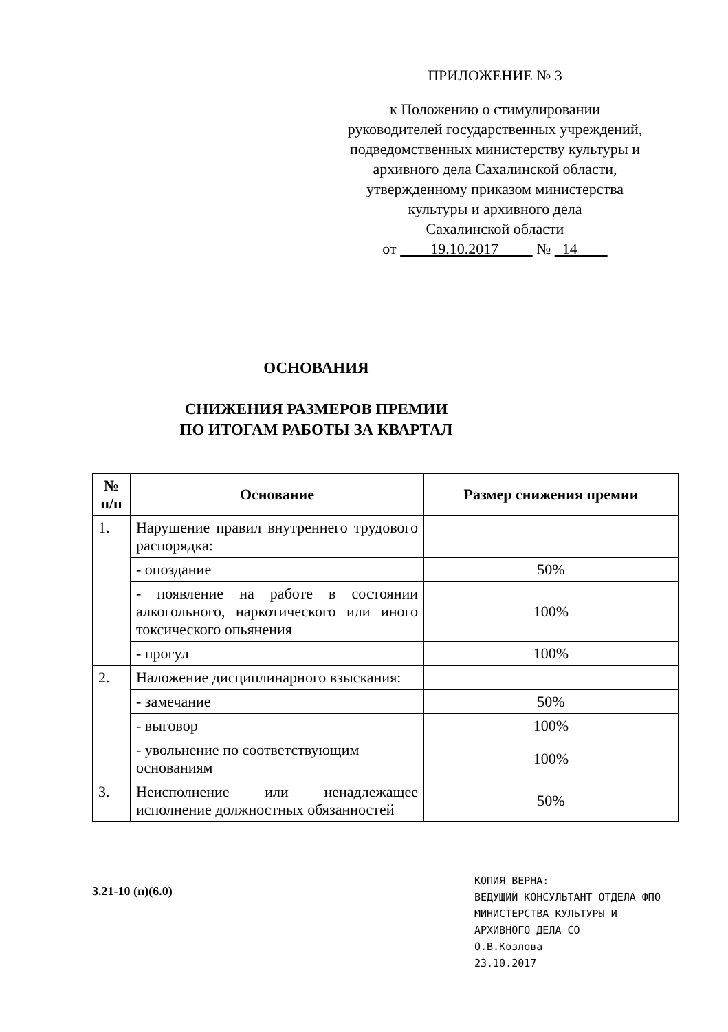ПРИЛОЖЕНИЕ № 3
к Положению о стимулировании
руководителей государственных учреждений,
подведомственных министерству культуры и
архивного дела Сахалинской области,
утвержденному приказом министерства
культуры и архивного дела
Сахалинской области
от 19.10.2017 № 14
ОСНОВАНИЯ
СНИЖЕНИЯ РАЗМЕРОВ ПРЕМИИ
ПО ИТОГАМ РАБОТЫ ЗА КВАРТАЛ
| № п/п | Основание | Размер снижения премии |
| --- | --- | --- |
| 1. | Нарушение правил внутреннего трудового распорядка: | |
| | - опоздание | 50% |
| | - появление на работе в состоянии алкогольного, наркотического или иного токсического опьянения | 100% |
| | - прогул | 100% |
| 2. | Наложение дисциплинарного взыскания: | |
| | - замечание | 50% |
| | - выговор | 100% |
| | - увольнение по соответствующим основаниям | 100% |
| 3. | Неисполнение или ненадлежащее исполнение должностных обязанностей | 50% |
3.21-10 (п)(6.0)
КОПИЯ ВЕРНА:
ВЕДУЩИЙ КОНСУЛЬТАНТ ОТДЕЛА ФПО
МИНИСТЕРСТВА КУЛЬТУРЫ И
АРХИВНОГО ДЕЛА СО
О.В.Козлова
23.10.2017